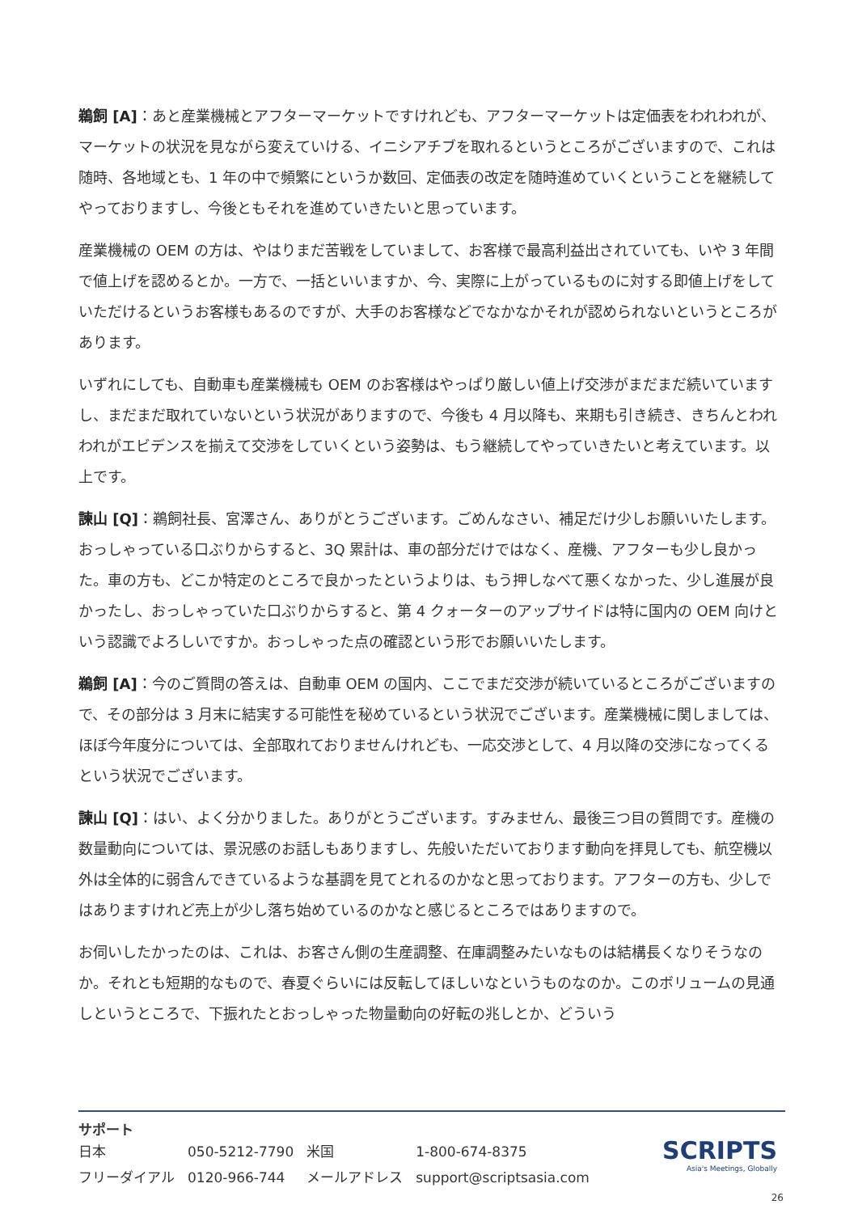鵜飼 [A]：あと産業機械とアフターマーケットですけれども、アフターマーケットは定価表をわれわれが、マーケットの状況を見ながら変えていける、イニシアチブを取れるというところがございますので、これは随時、各地域とも、1 年の中で頻繁にというか数回、定価表の改定を随時進めていくということを継続してやっておりますし、今後ともそれを進めていきたいと思っています。
産業機械の OEM の方は、やはりまだ苦戦をしていまして、お客様で最高利益出されていても、いや 3 年間で値上げを認めるとか。一方で、一括といいますか、今、実際に上がっているものに対する即値上げをしていただけるというお客様もあるのですが、大手のお客様などでなかなかそれが認められないというところがあります。
いずれにしても、自動車も産業機械も OEM のお客様はやっぱり厳しい値上げ交渉がまだまだ続いていますし、まだまだ取れていないという状況がありますので、今後も 4 月以降も、来期も引き続き、きちんとわれわれがエビデンスを揃えて交渉をしていくという姿勢は、もう継続してやっていきたいと考えています。以上です。
諫山 [Q]：鵜飼社長、宮澤さん、ありがとうございます。ごめんなさい、補足だけ少しお願いいたします。おっしゃっている口ぶりからすると、3Q 累計は、車の部分だけではなく、産機、アフターも少し良かった。車の方も、どこか特定のところで良かったというよりは、もう押しなべて悪くなかった、少し進展が良かったし、おっしゃっていた口ぶりからすると、第 4 クォーターのアップサイドは特に国内の OEM 向けという認識でよろしいですか。おっしゃった点の確認という形でお願いいたします。
鵜飼 [A]：今のご質問の答えは、自動車 OEM の国内、ここでまだ交渉が続いているところがございますので、その部分は 3 月末に結実する可能性を秘めているという状況でございます。産業機械に関しましては、ほぼ今年度分については、全部取れておりませんけれども、一応交渉として、4 月以降の交渉になってくるという状況でございます。
諫山 [Q]：はい、よく分かりました。ありがとうございます。すみません、最後三つ目の質問です。産機の数量動向については、景況感のお話しもありますし、先般いただいております動向を拝見しても、航空機以外は全体的に弱含んできているような基調を見てとれるのかなと思っております。アフターの方も、少しではありますけれど売上が少し落ち始めているのかなと感じるところではありますので。
お伺いしたかったのは、これは、お客さん側の生産調整、在庫調整みたいなものは結構長くなりそうなのか。それとも短期的なもので、春夏ぐらいには反転してほしいなというものなのか。このボリュームの見通しというところで、下振れたとおっしゃった物量動向の好転の兆しとか、どういう
サポート
| 日本 | 050-5212-7790 | 米国 | 1-800-674-8375 |
| フリーダイアル | 0120-966-744 | メールアドレス | support@scriptsasia.com |
SCRIPTS
Asia's Meetings, Globally
26